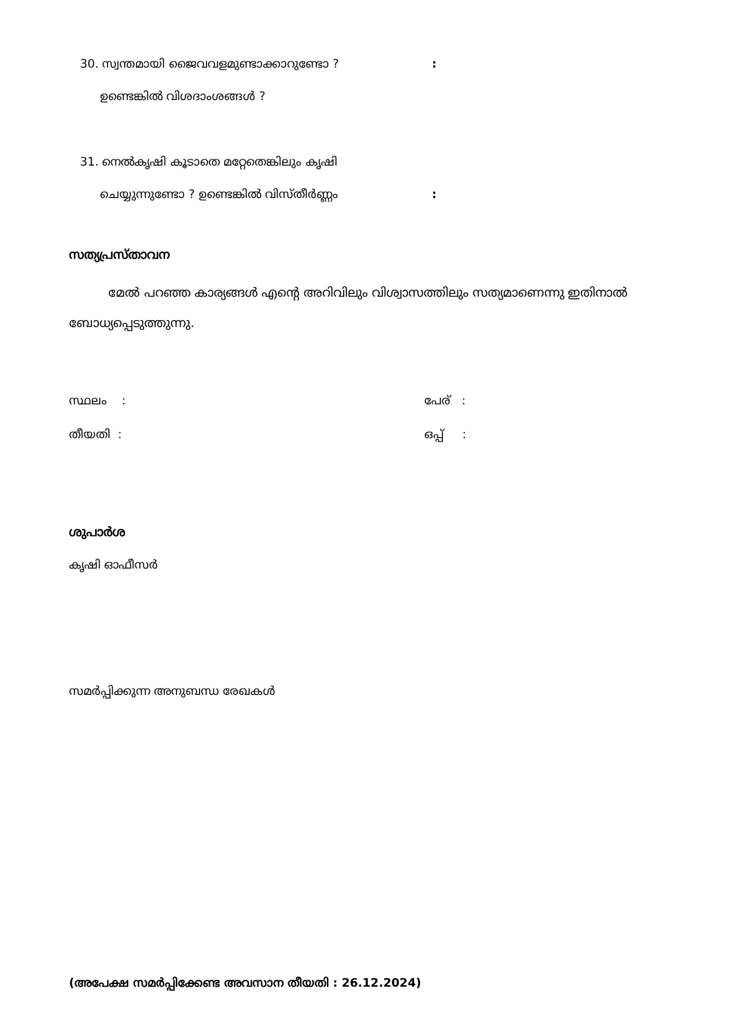30. സ്വന്തമായി ജൈവവളമുണ്ടാക്കാറുണ്ടോ ?:
ഉണ്ടെങ്കിൽ വിശദാംശങ്ങൾ ?
31. നെൽകൃഷി കൂടാതെ മറ്റേതെങ്കിലും കൃഷി
ചെയ്യുന്നുണ്ടോ ? ഉണ്ടെങ്കിൽ വിസ്തീർണ്ണം:
സത്യപ്രസ്താവന
മേൽ പറഞ്ഞ കാര്യങ്ങൾ എന്റെ അറിവിലും വിശ്വാസത്തിലും സത്യമാണെന്നു ഇതിനാൽ ബോധ്യപ്പെടുത്തുന്നു.
സ്ഥലം : പേര് :
തീയതി : ഒപ്പ് :
ശുപാർശ
കൃഷി ഓഫീസർ
സമർപ്പിക്കുന്ന അനുബന്ധ രേഖകൾ
(അപേക്ഷ സമർപ്പിക്കേണ്ട അവസാന തീയതി : 26.12.2024)